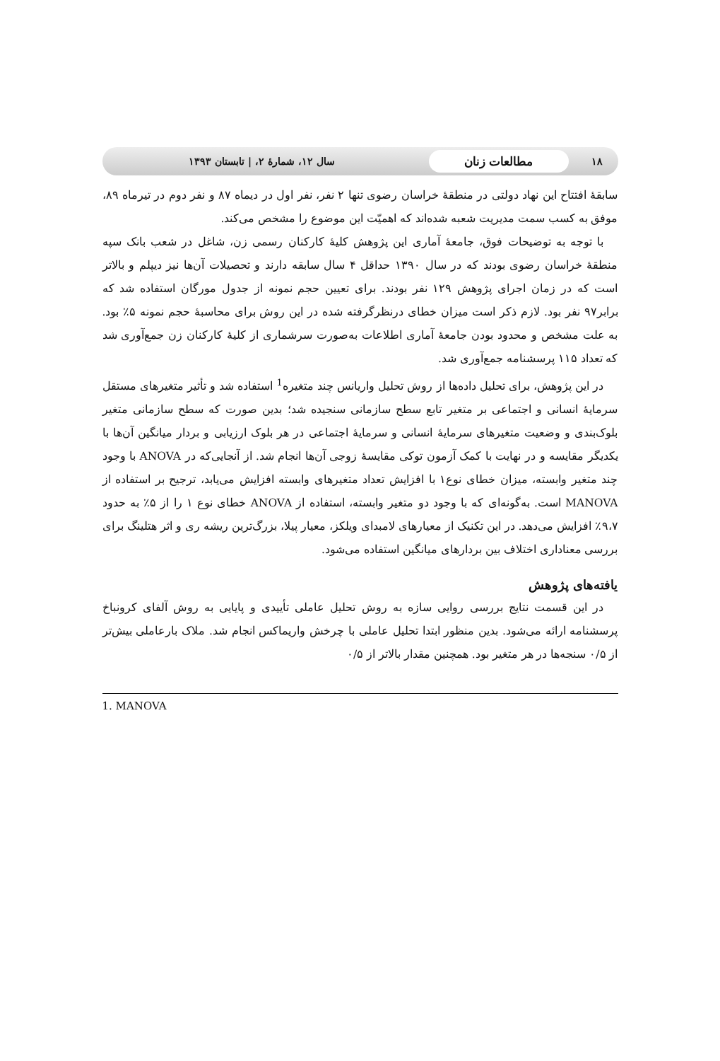۱۸
مطالعات زنان
سال ۱۲، شمارهٔ ۲، | تابستان ۱۳۹۳
سابقهٔ افتتاح این نهاد دولتی در منطقهٔ خراسان رضوی تنها ۲ نفر، نفر اول در دیماه ۸۷ و نفر دوم در تیرماه ۸۹، موفق به کسب سمت مدیریت شعبه شده‌اند که اهمیّت این موضوع را مشخص می‌کند.
با توجه به توضیحات فوق، جامعهٔ آماری این پژوهش کلیهٔ کارکنان رسمی زن، شاغل در شعب بانک سپه منطقهٔ خراسان رضوی بودند که در سال ۱۳۹۰ حداقل ۴ سال سابقه دارند و تحصیلات آن‌ها نیز دیپلم و بالاتر است که در زمان اجرای پژوهش ۱۲۹ نفر بودند. برای تعیین حجم نمونه از جدول مورگان استفاده شد که برابر۹۷ نفر بود. لازم ذکر است میزان خطای درنظرگرفته شده در این روش برای محاسبهٔ حجم نمونه ۵٪ بود. به علت مشخص و محدود بودن جامعهٔ آماری اطلاعات به‌صورت سرشماری از کلیهٔ کارکنان زن جمع‌آوری شد که تعداد ۱۱۵ پرسشنامه جمع‌آوری شد.
در این پژوهش، برای تحلیل داده‌ها از روش تحلیل واریانس چند متغیره<sup>1</sup> استفاده شد و تأثیر متغیرهای مستقل سرمایهٔ انسانی و اجتماعی بر متغیر تابع سطح سازمانی سنجیده شد؛ بدین صورت که سطح سازمانی متغیر بلوک‌بندی و وضعیت متغیرهای سرمایهٔ انسانی و سرمایهٔ اجتماعی در هر بلوک ارزیابی و بردار میانگین آن‌ها با یکدیگر مقایسه و در نهایت با کمک آزمون توکی مقایسهٔ زوجی آن‌ها انجام شد. از آنجایی‌که در ANOVA با وجود چند متغیر وابسته، میزان خطای نوع۱ با افزایش تعداد متغیرهای وابسته افزایش می‌یابد، ترجیح بر استفاده از MANOVA است. به‌گونه‌ای که با وجود دو متغیر وابسته، استفاده از ANOVA خطای نوع ۱ را از ۵٪ به حدود ۹،۷٪ افزایش می‌دهد. در این تکنیک از معیارهای لامبدای ویلکز، معیار پیلا، بزرگ‌ترین ریشه ری و اثر هتلینگ برای بررسی معناداری اختلاف بین بردارهای میانگین استفاده می‌شود.
یافته‌های پژوهش
در این قسمت نتایج بررسی روایی سازه به روش تحلیل عاملی تأییدی و پایایی به روش آلفای کرونباخ پرسشنامه ارائه می‌شود. بدین منظور ابتدا تحلیل عاملی با چرخش واریماکس انجام شد. ملاک بارعاملی بیش‌تر از ۰/۵ سنجه‌ها در هر متغیر بود. همچنین مقدار بالاتر از ۰/۵
1. MANOVA